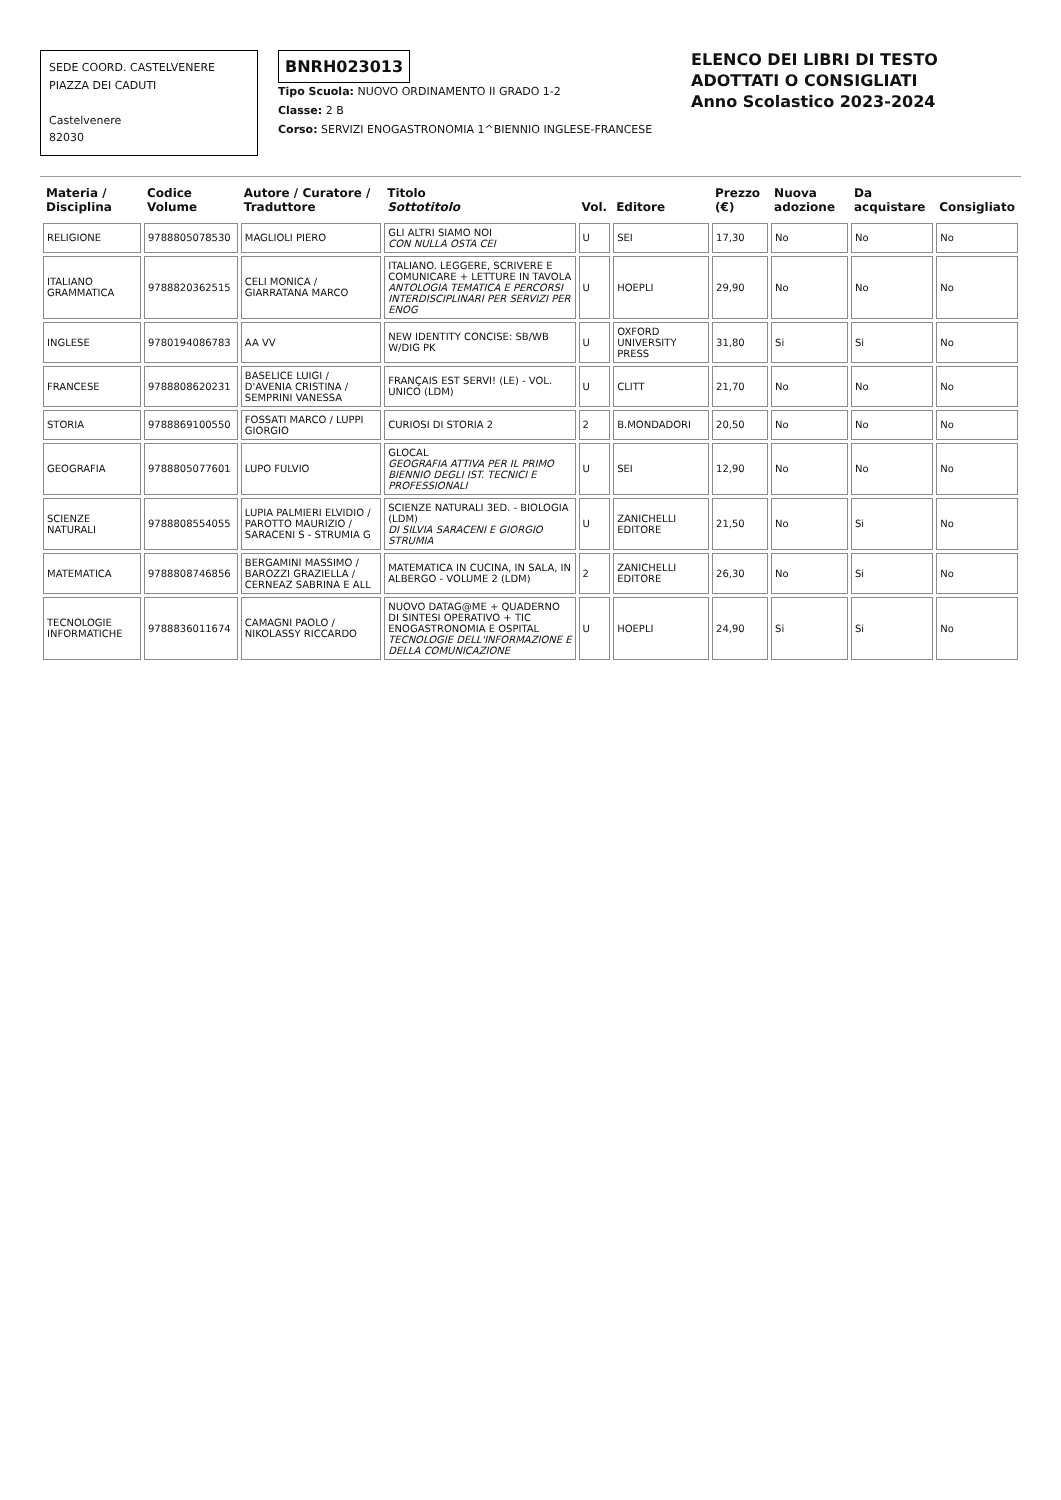SEDE COORD. CASTELVENERE
PIAZZA DEI CADUTI
Castelvenere
82030
BNRH023013
Tipo Scuola: NUOVO ORDINAMENTO II GRADO 1-2
Classe: 2 B
Corso: SERVIZI ENOGASTRONOMIA 1^BIENNIO INGLESE-FRANCESE
ELENCO DEI LIBRI DI TESTO ADOTTATI O CONSIGLIATI
Anno Scolastico 2023-2024
| Materia / Disciplina | Codice Volume | Autore / Curatore / Traduttore | Titolo Sottotitolo | Vol. | Editore | Prezzo (€) | Nuova adozione | Da acquistare | Consigliato |
| --- | --- | --- | --- | --- | --- | --- | --- | --- | --- |
| RELIGIONE | 9788805078530 | MAGLIOLI PIERO | GLI ALTRI SIAMO NOI CON NULLA OSTA CEI | U | SEI | 17,30 | No | No | No |
| ITALIANO GRAMMATICA | 9788820362515 | CELI MONICA / GIARRATANA MARCO | ITALIANO. LEGGERE, SCRIVERE E COMUNICARE + LETTURE IN TAVOLA ANTOLOGIA TEMATICA E PERCORSI INTERDISCIPLINARI PER SERVIZI PER ENOG | U | HOEPLI | 29,90 | No | No | No |
| INGLESE | 9780194086783 | AA VV | NEW IDENTITY CONCISE: SB/WB W/DIG PK | U | OXFORD UNIVERSITY PRESS | 31,80 | Si | Si | No |
| FRANCESE | 9788808620231 | BASELICE LUIGI / D'AVENIA CRISTINA / SEMPRINI VANESSA | FRANÇAIS EST SERVI! (LE) - VOL. UNICO (LDM) | U | CLITT | 21,70 | No | No | No |
| STORIA | 9788869100550 | FOSSATI MARCO / LUPPI GIORGIO | CURIOSI DI STORIA 2 | 2 | B.MONDADORI | 20,50 | No | No | No |
| GEOGRAFIA | 9788805077601 | LUPO FULVIO | GLOCAL GEOGRAFIA ATTIVA PER IL PRIMO BIENNIO DEGLI IST. TECNICI E PROFESSIONALI | U | SEI | 12,90 | No | No | No |
| SCIENZE NATURALI | 9788808554055 | LUPIA PALMIERI ELVIDIO / PAROTTO MAURIZIO / SARACENI S - STRUMIA G | SCIENZE NATURALI 3ED. - BIOLOGIA (LDM) DI SILVIA SARACENI E GIORGIO STRUMIA | U | ZANICHELLI EDITORE | 21,50 | No | Si | No |
| MATEMATICA | 9788808746856 | BERGAMINI MASSIMO / BAROZZI GRAZIELLA / CERNEAZ SABRINA E ALL | MATEMATICA IN CUCINA, IN SALA, IN ALBERGO - VOLUME 2 (LDM) | 2 | ZANICHELLI EDITORE | 26,30 | No | Si | No |
| TECNOLOGIE INFORMATICHE | 9788836011674 | CAMAGNI PAOLO / NIKOLASSY RICCARDO | NUOVO DATAG@ME + QUADERNO DI SINTESI OPERATIVO + TIC ENOGASTRONOMIA E OSPITAL TECNOLOGIE DELL'INFORMAZIONE E DELLA COMUNICAZIONE | U | HOEPLI | 24,90 | Si | Si | No |